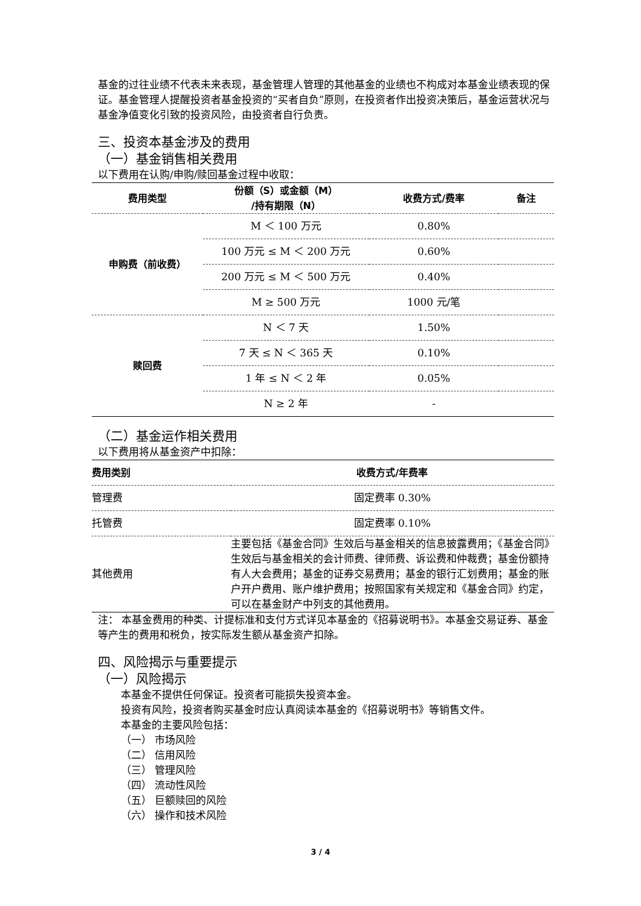基金的过往业绩不代表未来表现，基金管理人管理的其他基金的业绩也不构成对本基金业绩表现的保证。基金管理人提醒投资者基金投资的“买者自负”原则，在投资者作出投资决策后，基金运营状况与基金净值变化引致的投资风险，由投资者自行负责。
三、投资本基金涉及的费用
（一）基金销售相关费用
以下费用在认购/申购/赎回基金过程中收取：
| 费用类型 | 份额（S）或金额（M） /持有期限（N） | 收费方式/费率 | 备注 |
| --- | --- | --- | --- |
| 申购费（前收费） | M ＜ 100 万元 | 0.80% | |
| | 100 万元 ≤ M ＜ 200 万元 | 0.60% | |
| | 200 万元 ≤ M ＜ 500 万元 | 0.40% | |
| | M ≥ 500 万元 | 1000 元/笔 | |
| 赎回费 | N ＜ 7 天 | 1.50% | |
| | 7 天 ≤ N ＜ 365 天 | 0.10% | |
| | 1 年 ≤ N ＜ 2 年 | 0.05% | |
| | N ≥ 2 年 | - | |
（二）基金运作相关费用
以下费用将从基金资产中扣除：
| 费用类别 | 收费方式/年费率 |
| --- | --- |
| 管理费 | 固定费率 0.30% |
| 托管费 | 固定费率 0.10% |
| 其他费用 | 主要包括《基金合同》生效后与基金相关的信息披露费用；《基金合同》生效后与基金相关的会计师费、律师费、诉讼费和仲裁费；基金份额持有人大会费用；基金的证券交易费用；基金的银行汇划费用；基金的账户开户费用、账户维护费用；按照国家有关规定和《基金合同》约定，可以在基金财产中列支的其他费用。 |
注： 本基金费用的种类、计提标准和支付方式详见本基金的《招募说明书》。本基金交易证券、基金等产生的费用和税负，按实际发生额从基金资产扣除。
四、风险揭示与重要提示
（一）风险揭示
本基金不提供任何保证。投资者可能损失投资本金。
投资有风险，投资者购买基金时应认真阅读本基金的《招募说明书》等销售文件。
本基金的主要风险包括：
（一） 市场风险
（二） 信用风险
（三） 管理风险
（四） 流动性风险
（五） 巨额赎回的风险
（六） 操作和技术风险
3 / 4